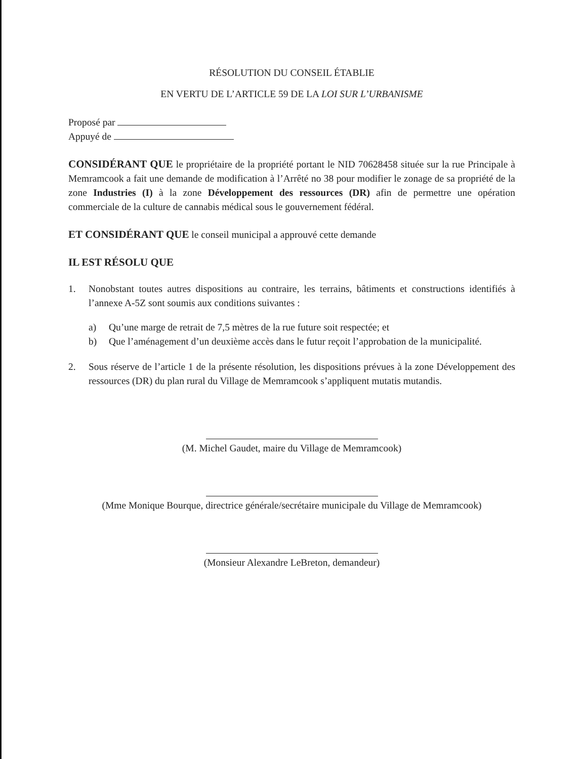RÉSOLUTION DU CONSEIL ÉTABLIE
EN VERTU DE L’ARTICLE 59 DE LA LOI SUR L’URBANISME
Proposé par
Appuyé de
CONSIDÉRANT QUE le propriétaire de la propriété portant le NID 70628458 située sur la rue Principale à Memramcook a fait une demande de modification à l’Arrêté no 38 pour modifier le zonage de sa propriété de la zone Industries (I) à la zone Développement des ressources (DR) afin de permettre une opération commerciale de la culture de cannabis médical sous le gouvernement fédéral.
ET CONSIDÉRANT QUE le conseil municipal a approuvé cette demande
IL EST RÉSOLU QUE
1. Nonobstant toutes autres dispositions au contraire, les terrains, bâtiments et constructions identifiés à l’annexe A-5Z sont soumis aux conditions suivantes :
a) Qu’une marge de retrait de 7,5 mètres de la rue future soit respectée; et
b) Que l’aménagement d’un deuxième accès dans le futur reçoit l’approbation de la municipalité.
2. Sous réserve de l’article 1 de la présente résolution, les dispositions prévues à la zone Développement des ressources (DR) du plan rural du Village de Memramcook s’appliquent mutatis mutandis.
(M. Michel Gaudet, maire du Village de Memramcook)
(Mme Monique Bourque, directrice générale/secrétaire municipale du Village de Memramcook)
(Monsieur Alexandre LeBreton, demandeur)